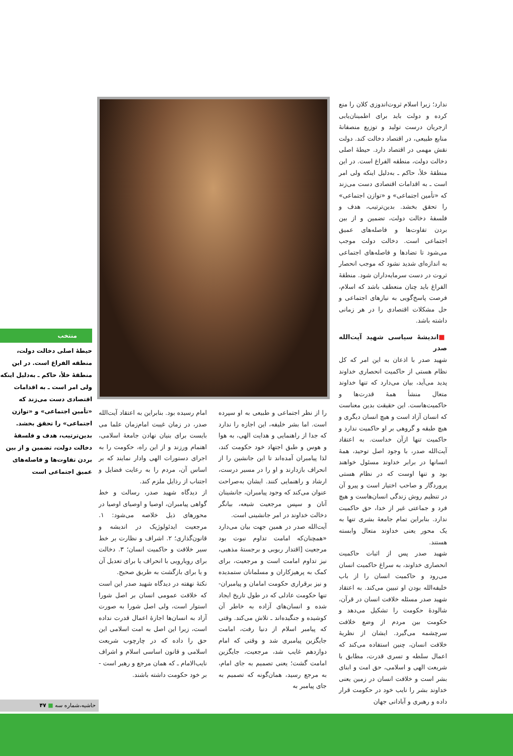ندارد؛ زیرا اسلام ثروت‌اندوزی کلان را منع کرده و دولت باید برای اطمینان‌یابی ازجریان درست تولید و توزیع منصفانهٔ منابع طبیعی، در اقتصاد دخالت کند. دولت نقش مهمی در اقتصاد دارد. حیطهٔ اصلی دخالت دولت، منطقه الفراغ است. در این منطقهٔ خلأ، حاکم ـ به‌دلیل اینکه ولی امر است ـ به اقدامات اقتصادی دست می‌زند که «تأمین اجتماعی» و «توازن اجتماعی» را تحقق بخشد. بدین‌ترتیب، هدف و فلسفهٔ دخالت دولت، تضمین و از بین بردن تفاوت‌ها و فاصله‌های عمیق اجتماعی است. دخالت دولت موجب می‌شود تا تضادها و فاصله‌های اجتماعی به اندازه‌ای شدید نشود که موجب انحصار ثروت در دست سرمایه‌داران شود. منطقهٔ الفراغ باید چنان منعطف باشد که اسلام، فرصت پاسخ‌گویی به نیازهای اجتماعی و حل مشکلات اقتصادی را در هر زمانی داشته باشد.
■اندیشهٔ سیاسی شهید آیت‌الله صدر
شهید صدر با اذعان به این امر که کل نظام هستی از حاکمیت انحصاری خداوند پدید می‌آید، بیان می‌دارد که تنها خداوند متعال منشأ همهٔ قدرت‌ها و حاکمیت‌هاست. این حقیقت بدین معناست که انسان آزاد است و هیچ انسان دیگری و هیچ طبقه و گروهی بر او حاکمیت ندارد و حاکمیت تنها ازآن خداست. به اعتقاد آیت‌الله صدر، با وجود اصل توحید، همهٔ انسانها در برابر خداوند مسئول خواهند بود و تنها اوست که در نظام هستی پروردگار و صاحب اختیار است و پیرو آن در تنظیم روش زندگی انسان‌هاست و هیچ فرد و جماعتی غیر از خدا، حق حاکمیت ندارد. بنابراین تمام جامعهٔ بشری تنها به یک محور یعنی خداوند متعال وابسته هستند.
شهید صدر پس از اثبات حاکمیت انحصاری خداوند، به سراغ حاکمیت انسان می‌رود و حاکمیت انسان را از باب خلیفه‌الله بودن او تبیین می‌کند. به اعتقاد شهید صدر مسئله خلافت انسان در قرآن، شالودهٔ حکومت را تشکیل می‌دهد و حکومت بین مردم از وضع خلافت سرچشمه می‌گیرد. ایشان از نظریهٔ خلافت انسان، چنین استفاده می‌کند که اعمال سلطه و تسری قدرت، مطابق با شریعت الهی و اسلامی، حق امت و ابنای بشر است و خلافت انسان در زمین یعنی خداوند بشر را نایب خود در حکومت قرار داده و رهبری و آبادانی جهان
را از نظر اجتماعی و طبیعی به او سپرده است. اما بشر خلیفه، این اجازه را ندارد که جدا از راهنمایی و هدایت الهی، به هوا و هوس و طبق اجتهاد خود حکومت کند، لذا پیامبران آمده‌اند تا این جانشین را از انحراف بازدارند و او را در مسیر درست، ارشاد و راهنمایی کنند. ایشان به‌صراحت عنوان می‌کند که وجود پیامبران، جانشینان آنان و سپس مرجعیت شیعه، بیانگر دخالت خداوند در امر جانشینی است.
آیت‌الله صدر در همین جهت بیان می‌دارد «همچنان‌که امامت تداوم نبوت بود مرجعیت [اقتدار ربوبی و برجستهٔ مذهبی، نیز تداوم امامت است و مرجعیت، برای کمک به پرهیزکاران و مسلمانان ستمدیده و نیز برقراری حکومت امامان و پیامبران-تنها حکومت عادلی که در طول تاریخ ایجاد شده و انسان‌های آزاده به خاطر آن کوشیده و جنگیده‌اند ـ تلاش می‌کند. وقتی که پیامبر اسلام از دنیا رفت، امامت جایگزین پیامبری شد و وقتی که امام دوازدهم غایب شد، مرجعیت، جایگزین امامت گشت؛ یعنی تصمیم به جای امام، به مرجع رسید، همان‌گونه که تصمیم به جای پیامبر به
امام رسیده بود. بنابراین به اعتقاد آیت‌الله صدر، در زمان غیبت امام‌زمان علما می بایست برای بنیان نهادن جامعهٔ اسلامی، اهتمام ورزند و از این راه، حکومت را به اجرای دستورات الهی وادار نمایند که بر اساس آن، مردم را به رعایت فضایل و اجتناب از رذایل ملزم کند.
از دیدگاه شهید صدر، رسالت و خط گواهی پیامبران، اوصیا و اوصیای اوصیا در محورهای ذیل خلاصه می‌شود: ۱. مرجعیت ایدئولوژیک در اندیشه و قانون‌گذاری؛ ۲. اشراف و نظارت بر خط سیر خلافت و حاکمیت انسان؛ ۳. دخالت برای رویارویی با انحراف یا برای تعدیل آن و یا برای بازگشت به طریق صحیح.
نکتهٔ نهفته در دیدگاه شهید صدر این است که خلافت عمومی انسان بر اصل شورا استوار است، ولی اصل شورا به صورت آزاد به انسان‌ها اجازهٔ اعمال قدرت نداده است، زیرا این اصل به امت اسلامی این حق را داده که در چارچوب شریعت اسلامی و قانون اساسی اسلام و اشراف نایب‌الامام ـ که همان مرجع و رهبر است - بر خود حکومت داشته باشند.
منتخب
حیطهٔ اصلی دخالت دولت، منطقه الفراغ است. در این منطقهٔ خلأ، حاکم ـ به‌دلیل اینکه ولی امر است ـ به اقدامات اقتصادی دست می‌زند که «تأمین اجتماعی» و «توازن اجتماعی» را تحقق بخشد. بدین‌ترتیب، هدف و فلسفهٔ دخالت دولت، تضمین و از بین بردن تفاوت‌ها و فاصله‌های عمیق اجتماعی است
حاشیه،شماره سه ■ ۴۷